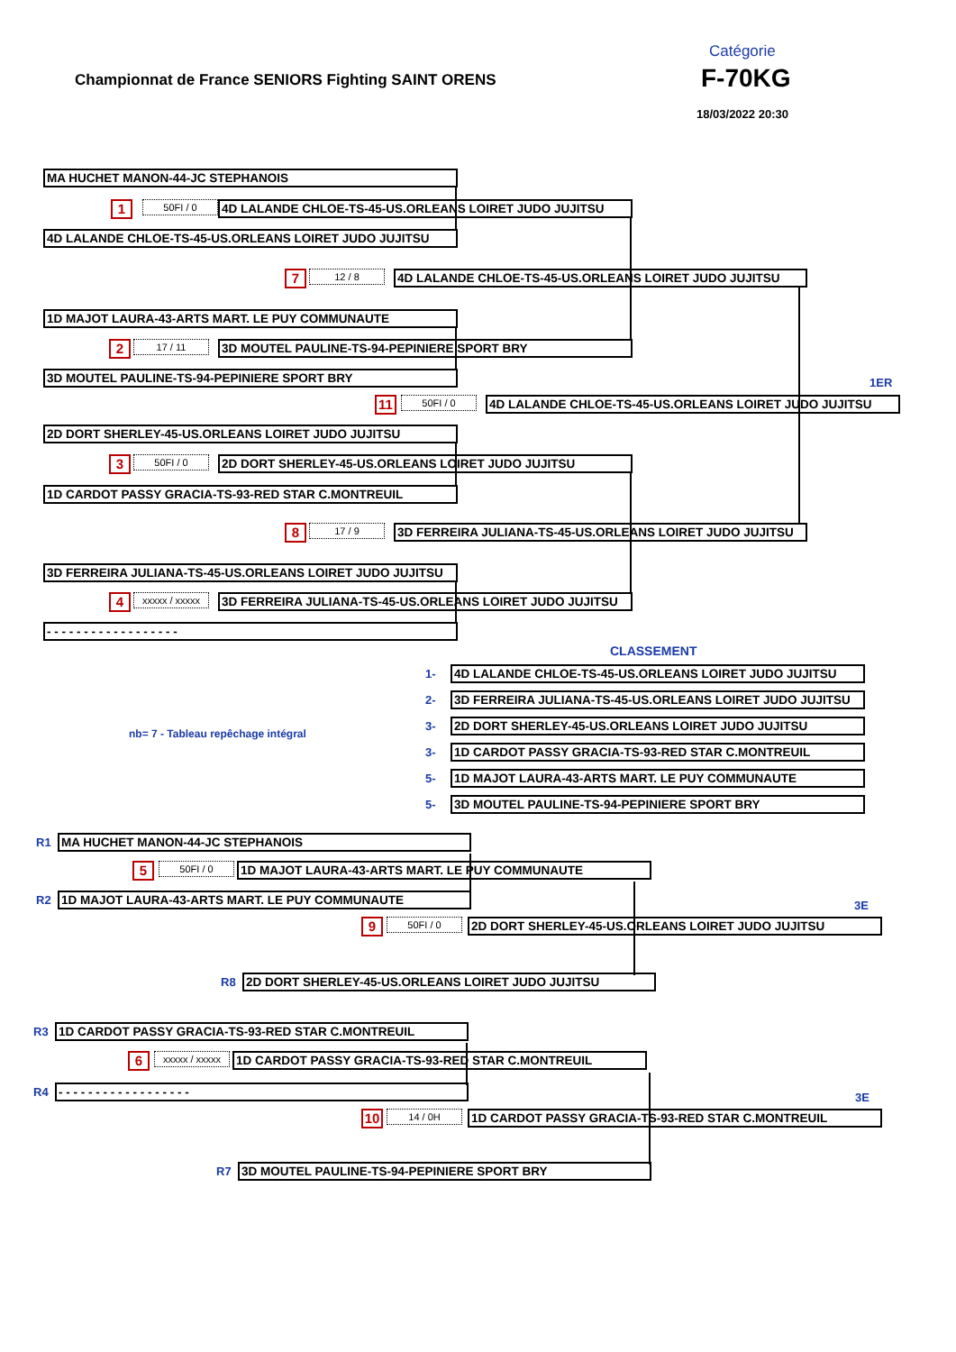Catégorie
Championnat de France SENIORS Fighting SAINT ORENS
F-70KG
18/03/2022 20:30
MA HUCHET MANON-44-JC STEPHANOIS
1
50FI / 0
4D LALANDE CHLOE-TS-45-US.ORLEANS LOIRET JUDO JUJITSU
4D LALANDE CHLOE-TS-45-US.ORLEANS LOIRET JUDO JUJITSU
7
12 / 8
4D LALANDE CHLOE-TS-45-US.ORLEANS LOIRET JUDO JUJITSU
1D MAJOT LAURA-43-ARTS MART. LE PUY COMMUNAUTE
2
17 / 11
3D MOUTEL PAULINE-TS-94-PEPINIERE SPORT BRY
3D MOUTEL PAULINE-TS-94-PEPINIERE SPORT BRY
1ER
11
50FI / 0
4D LALANDE CHLOE-TS-45-US.ORLEANS LOIRET JUDO JUJITSU
2D DORT SHERLEY-45-US.ORLEANS LOIRET JUDO JUJITSU
3
50FI / 0
2D DORT SHERLEY-45-US.ORLEANS LOIRET JUDO JUJITSU
1D CARDOT PASSY GRACIA-TS-93-RED STAR C.MONTREUIL
8
17 / 9
3D FERREIRA JULIANA-TS-45-US.ORLEANS LOIRET JUDO JUJITSU
3D FERREIRA JULIANA-TS-45-US.ORLEANS LOIRET JUDO JUJITSU
4
xxxxx / xxxxx
3D FERREIRA JULIANA-TS-45-US.ORLEANS LOIRET JUDO JUJITSU
- - - - - - - - - - - - - - - - - -
CLASSEMENT
nb= 7 - Tableau repêchage intégral
1-
4D LALANDE CHLOE-TS-45-US.ORLEANS LOIRET JUDO JUJITSU
2-
3D FERREIRA JULIANA-TS-45-US.ORLEANS LOIRET JUDO JUJITSU
3-
2D DORT SHERLEY-45-US.ORLEANS LOIRET JUDO JUJITSU
3-
1D CARDOT PASSY GRACIA-TS-93-RED STAR C.MONTREUIL
5-
1D MAJOT LAURA-43-ARTS MART. LE PUY COMMUNAUTE
5-
3D MOUTEL PAULINE-TS-94-PEPINIERE SPORT BRY
R1
MA HUCHET MANON-44-JC STEPHANOIS
5
50FI / 0
1D MAJOT LAURA-43-ARTS MART. LE PUY COMMUNAUTE
R2
1D MAJOT LAURA-43-ARTS MART. LE PUY COMMUNAUTE
3E
9
50FI / 0
2D DORT SHERLEY-45-US.ORLEANS LOIRET JUDO JUJITSU
R8
2D DORT SHERLEY-45-US.ORLEANS LOIRET JUDO JUJITSU
R3
1D CARDOT PASSY GRACIA-TS-93-RED STAR C.MONTREUIL
6
xxxxx / xxxxx
1D CARDOT PASSY GRACIA-TS-93-RED STAR C.MONTREUIL
R4
- - - - - - - - - - - - - - - - - -
3E
10
14 / 0H
1D CARDOT PASSY GRACIA-TS-93-RED STAR C.MONTREUIL
R7
3D MOUTEL PAULINE-TS-94-PEPINIERE SPORT BRY